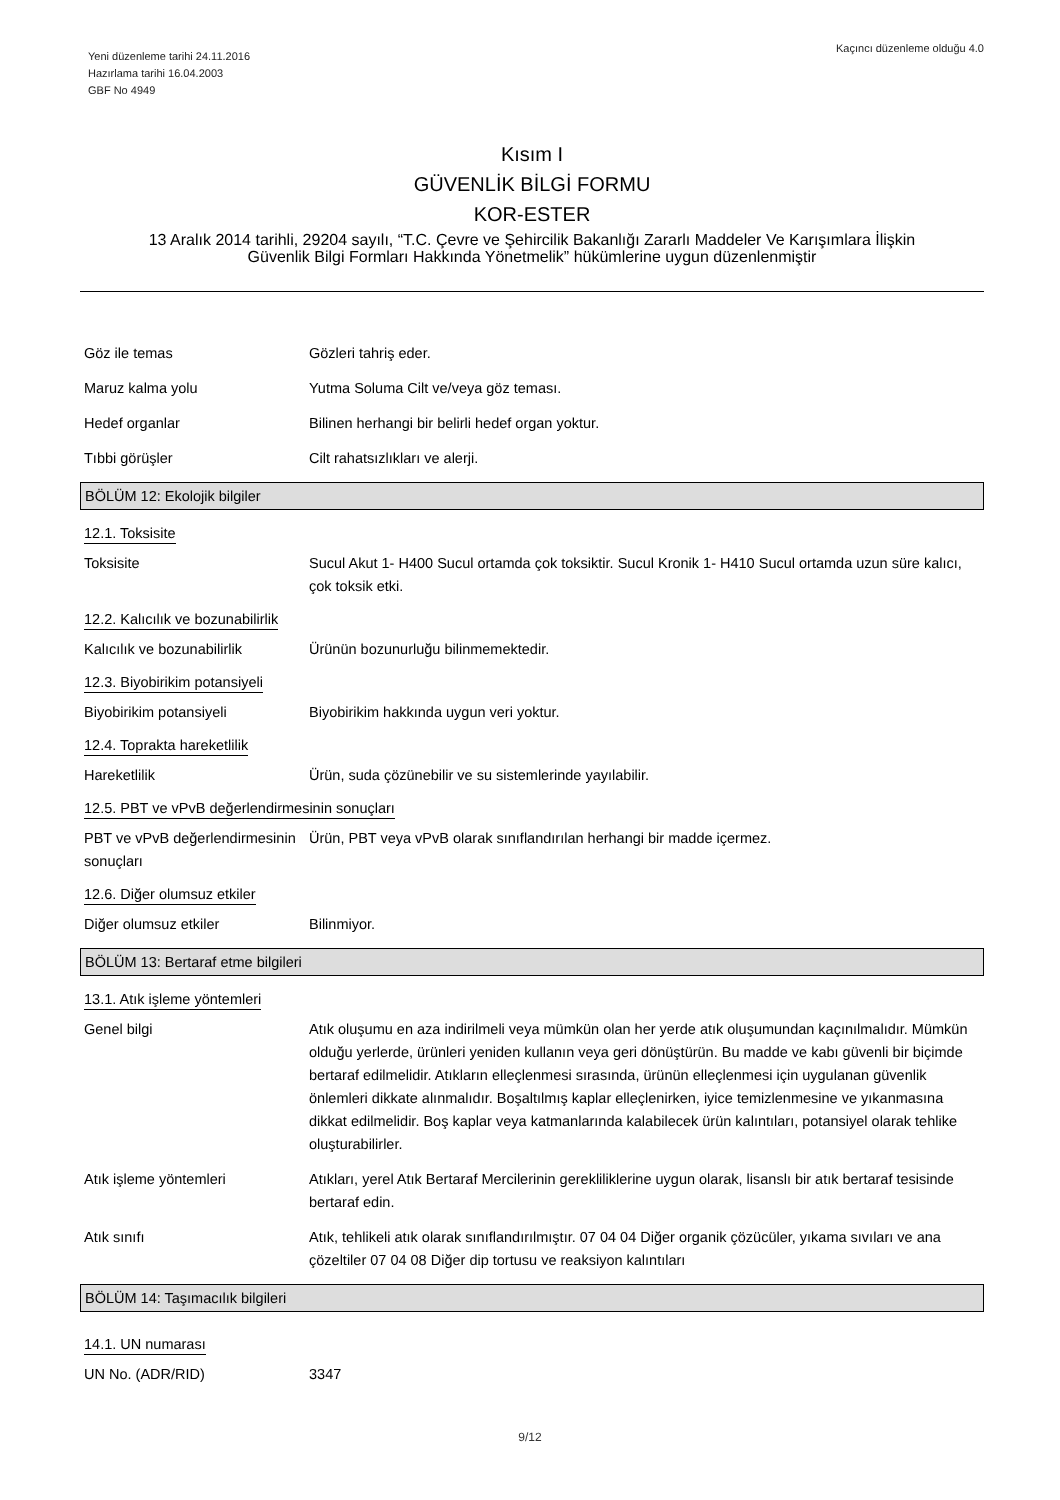Yeni düzenleme tarihi 24.11.2016
Hazırlama tarihi 16.04.2003
GBF No 4949
Kaçıncı düzenleme olduğu 4.0
Kısım I
GÜVENLİK BİLGİ FORMU
KOR-ESTER
13 Aralık 2014 tarihli, 29204 sayılı, “T.C. Çevre ve Şehircilik Bakanlığı Zararlı Maddeler Ve Karışımlara İlişkin
Güvenlik Bilgi Formları Hakkında Yönetmelik” hükümlerine uygun düzenlenmiştir
Göz ile temas Gözleri tahriş eder.
Maruz kalma yolu Yutma Soluma Cilt ve/veya göz teması.
Hedef organlar Bilinen herhangi bir belirli hedef organ yoktur.
Tıbbi görüşler Cilt rahatsızlıkları ve alerji.
BÖLÜM 12: Ekolojik bilgiler
12.1. Toksisite
Toksisite Sucul Akut 1- H400 Sucul ortamda çok toksiktir. Sucul Kronik 1- H410 Sucul ortamda uzun süre kalıcı, çok toksik etki.
12.2. Kalıcılık ve bozunabilirlik
Kalıcılık ve bozunabilirlik
Ürünün bozunurluğu bilinmemektedir.
12.3. Biyobirikim potansiyeli
Biyobirikim potansiyeli Biyobirikim hakkında uygun veri yoktur.
12.4. Toprakta hareketlilik
Hareketlilik Ürün, suda çözünebilir ve su sistemlerinde yayılabilir.
12.5. PBT ve vPvB değerlendirmesinin sonuçları
PBT ve vPvB değerlendirmesinin sonuçları
Ürün, PBT veya vPvB olarak sınıflandırılan herhangi bir madde içermez.
12.6. Diğer olumsuz etkiler
Diğer olumsuz etkiler Bilinmiyor.
BÖLÜM 13: Bertaraf etme bilgileri
13.1. Atık işleme yöntemleri
Genel bilgi Atık oluşumu en aza indirilmeli veya mümkün olan her yerde atık oluşumundan kaçınılmalıdır. Mümkün olduğu yerlerde, ürünleri yeniden kullanın veya geri dönüştürün. Bu madde ve kabı güvenli bir biçimde bertaraf edilmelidir. Atıkların elleçlenmesi sırasında, ürünün elleçlenmesi için uygulanan güvenlik önlemleri dikkate alınmalıdır. Boşaltılmış kaplar elleçlenirken, iyice temizlenmesine ve yıkanmasına dikkat edilmelidir. Boş kaplar veya katmanlarında kalabilecek ürün kalıntıları, potansiyel olarak tehlike oluşturabilirler.
Atık işleme yöntemleri Atıkları, yerel Atık Bertaraf Mercilerinin gerekliliklerine uygun olarak, lisanslı bir atık bertaraf tesisinde bertaraf edin.
Atık sınıfı Atık, tehlikeli atık olarak sınıflandırılmıştır. 07 04 04 Diğer organik çözücüler, yıkama sıvıları ve ana çözeltiler 07 04 08 Diğer dip tortusu ve reaksiyon kalıntıları
BÖLÜM 14: Taşımacılık bilgileri
14.1. UN numarası
UN No. (ADR/RID) 3347
9/12